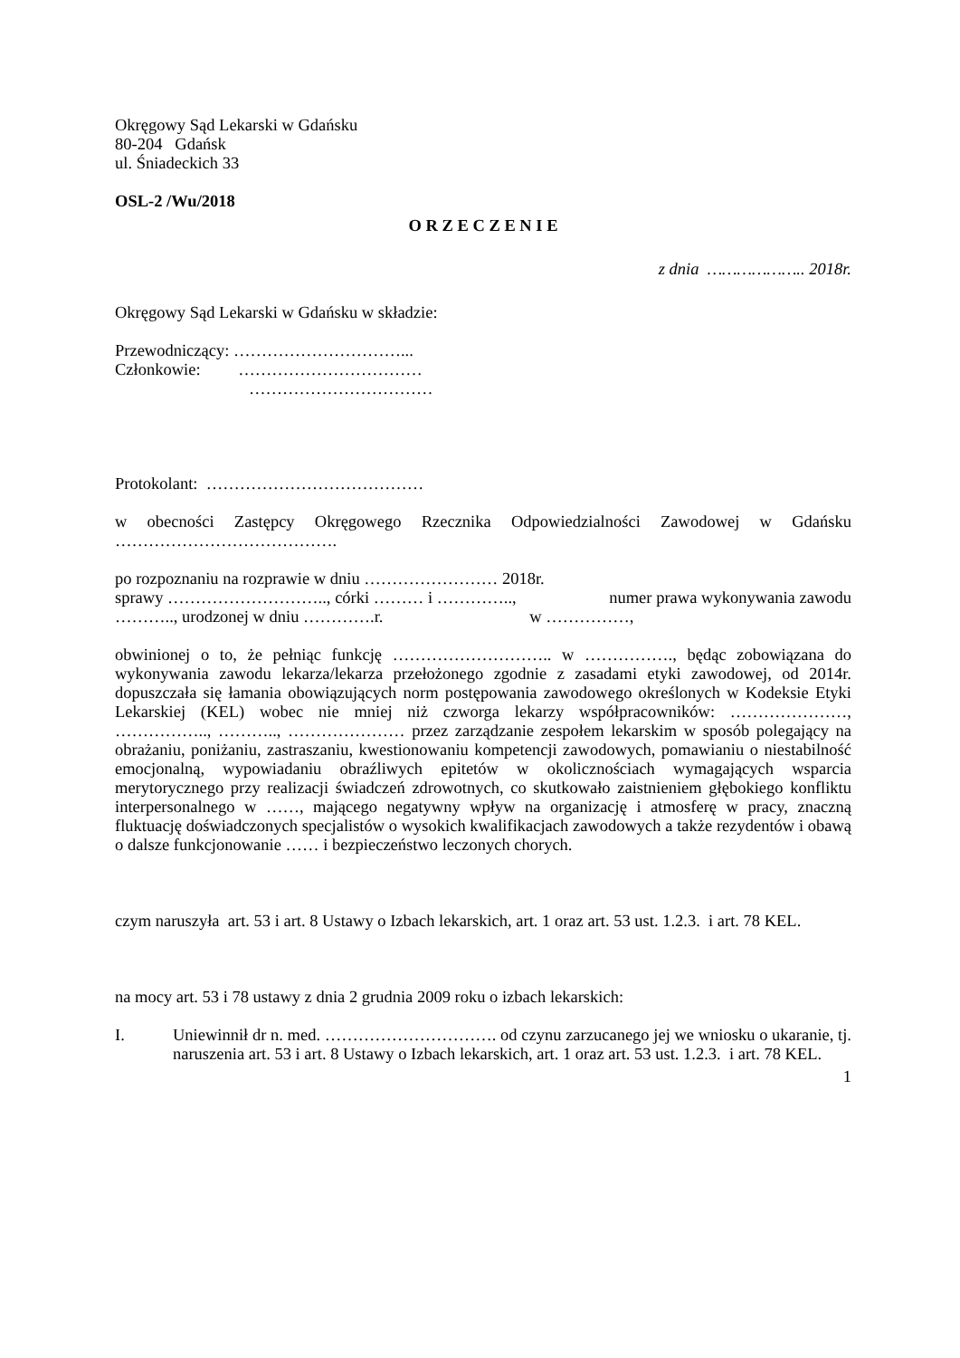Okręgowy Sąd Lekarski w Gdańsku
80-204 Gdańsk
ul. Śniadeckich 33
OSL-2 /Wu/2018
O R Z E C Z E N I E
z dnia ……………….. 2018r.
Okręgowy Sąd Lekarski w Gdańsku w składzie:
Przewodniczący: …………………………...
Członkowie: ……………………………
……………………………
Protokolant: …………………………………
w obecności Zastępcy Okręgowego Rzecznika Odpowiedzialności Zawodowej w Gdańsku ………………………………….
po rozpoznaniu na rozprawie w dniu …………………… 2018r.
sprawy ……………………….., córki ……… i ………….., numer prawa wykonywania zawodu ……….., urodzonej w dniu ………….r. w ……………,
obwinionej o to, że pełniąc funkcję ……………………….. w ……………., będąc zobowiązana do wykonywania zawodu lekarza/lekarza przełożonego zgodnie z zasadami etyki zawodowej, od 2014r. dopuszczała się łamania obowiązujących norm postępowania zawodowego określonych w Kodeksie Etyki Lekarskiej (KEL) wobec nie mniej niż czworga lekarzy współpracowników: …………………, …………….., ……….., ………………… przez zarządzanie zespołem lekarskim w sposób polegający na obrażaniu, poniżaniu, zastraszaniu, kwestionowaniu kompetencji zawodowych, pomawianiu o niestabilność emocjonalną, wypowiadaniu obraźliwych epitetów w okolicznościach wymagających wsparcia merytorycznego przy realizacji świadczeń zdrowotnych, co skutkowało zaistnieniem głębokiego konfliktu interpersonalnego w ……, mającego negatywny wpływ na organizację i atmosferę w pracy, znaczną fluktuację doświadczonych specjalistów o wysokich kwalifikacjach zawodowych a także rezydentów i obawą o dalsze funkcjonowanie …… i bezpieczeństwo leczonych chorych.
czym naruszyła art. 53 i art. 8 Ustawy o Izbach lekarskich, art. 1 oraz art. 53 ust. 1.2.3. i art. 78 KEL.
na mocy art. 53 i 78 ustawy z dnia 2 grudnia 2009 roku o izbach lekarskich:
I. Uniewinnił dr n. med. …………………………. od czynu zarzucanego jej we wniosku o ukaranie, tj. naruszenia art. 53 i art. 8 Ustawy o Izbach lekarskich, art. 1 oraz art. 53 ust. 1.2.3. i art. 78 KEL.
1